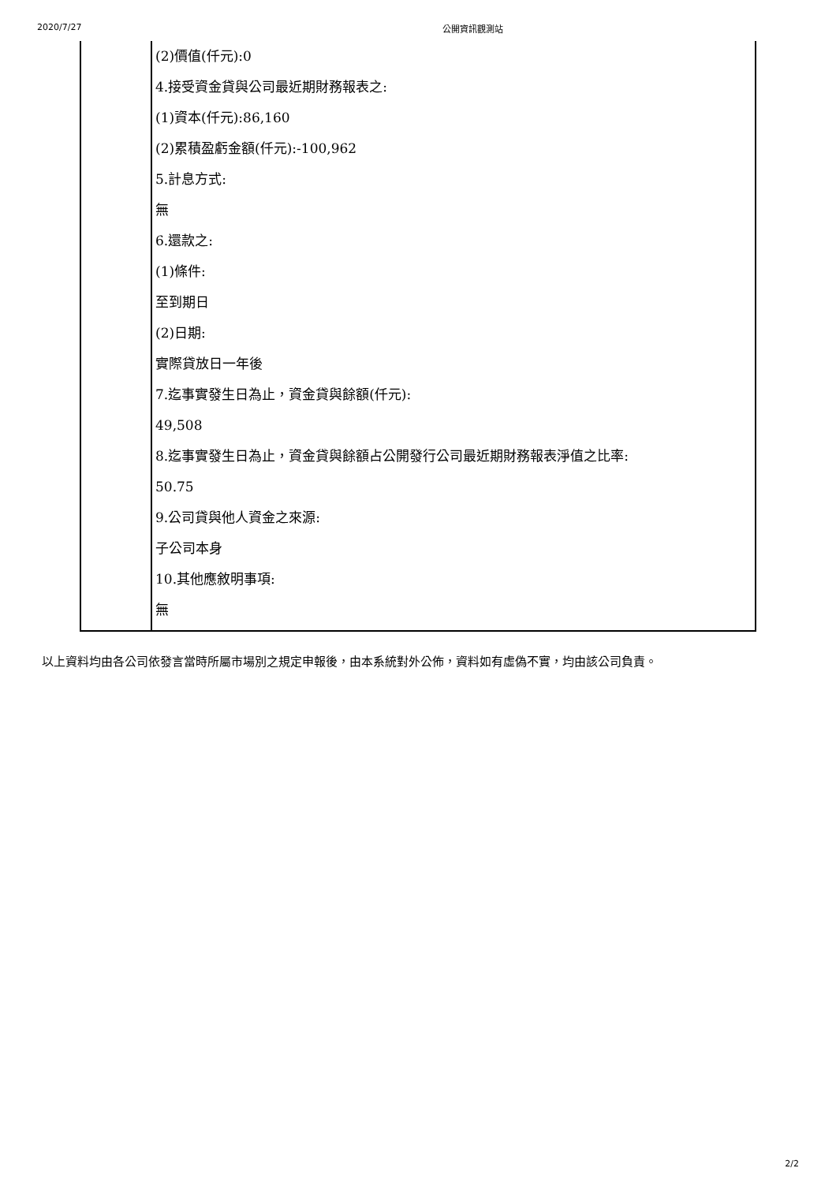2020/7/27 公開資訊觀測站
| | (2)價值(仟元):0 4.接受資金貸與公司最近期財務報表之: (1)資本(仟元):86,160 (2)累積盈虧金額(仟元):-100,962 5.計息方式: 無 6.還款之: (1)條件: 至到期日 (2)日期: 實際貸放日一年後 7.迄事實發生日為止，資金貸與餘額(仟元): 49,508 8.迄事實發生日為止，資金貸與餘額占公開發行公司最近期財務報表淨值之比率: 50.75 9.公司貸與他人資金之來源: 子公司本身 10.其他應敘明事項: 無 |
以上資料均由各公司依發言當時所屬市場別之規定申報後，由本系統對外公佈，資料如有虛偽不實，均由該公司負責。
2/2